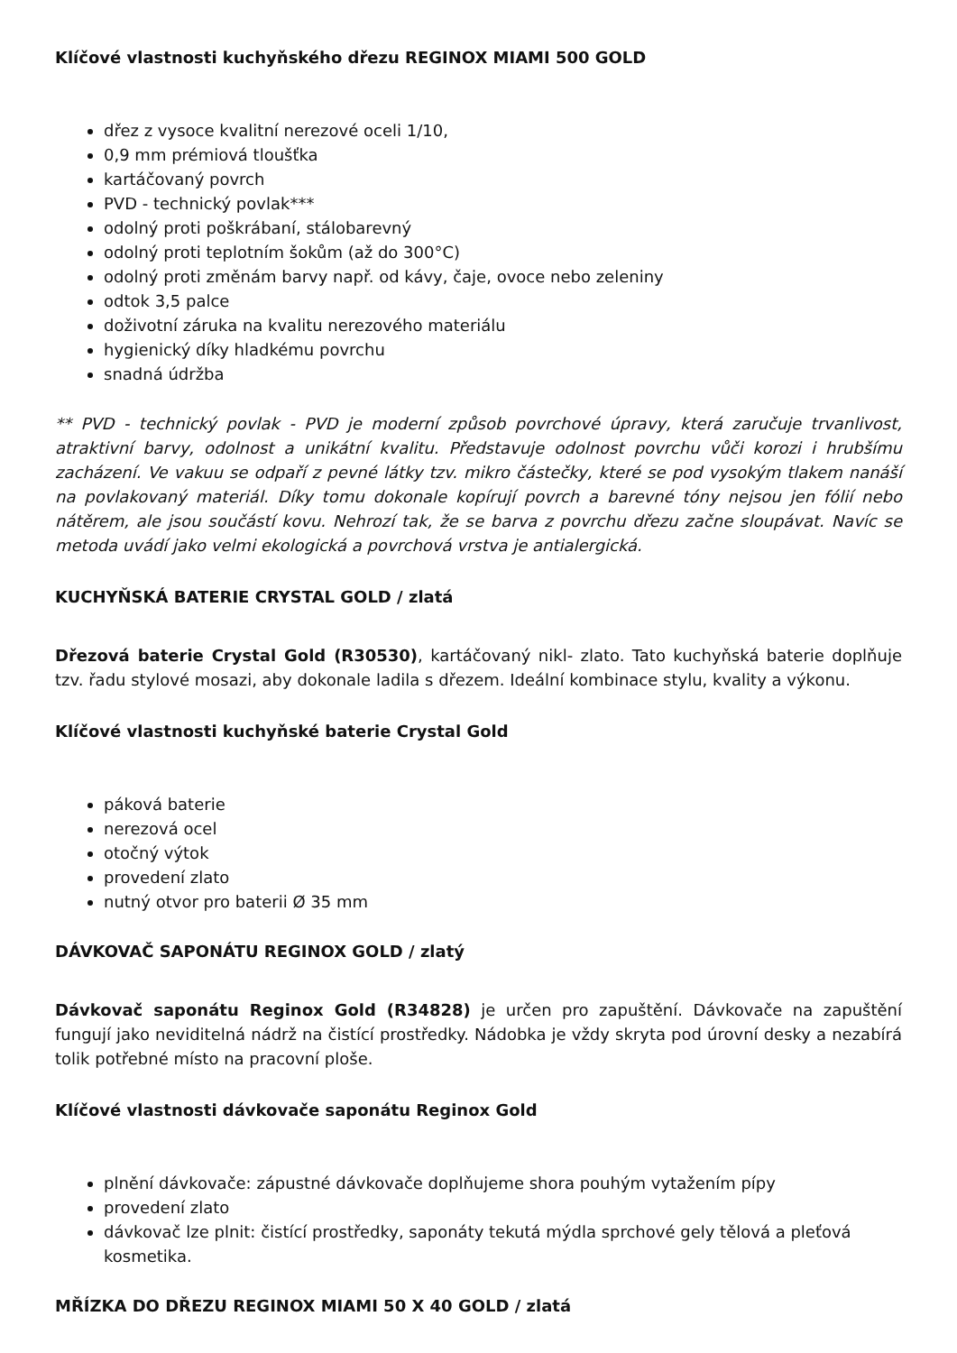Klíčové vlastnosti kuchyňského dřezu REGINOX MIAMI 500 GOLD
dřez z vysoce kvalitní nerezové oceli 1/10,
0,9 mm prémiová tloušťka
kartáčovaný povrch
PVD - technický povlak***
odolný proti poškrábaní, stálobarevný
odolný proti teplotním šokům (až do 300°C)
odolný proti změnám barvy např. od kávy, čaje, ovoce nebo zeleniny
odtok 3,5 palce
doživotní záruka na kvalitu nerezového materiálu
hygienický díky hladkému povrchu
snadná údržba
** PVD - technický povlak - PVD je moderní způsob povrchové úpravy, která zaručuje trvanlivost, atraktivní barvy, odolnost a unikátní kvalitu. Představuje odolnost povrchu vůči korozi i hrubšímu zacházení. Ve vakuu se odpaří z pevné látky tzv. mikro částečky, které se pod vysokým tlakem nanáší na povlakovaný materiál. Díky tomu dokonale kopírují povrch a barevné tóny nejsou jen fólií nebo nátěrem, ale jsou součástí kovu. Nehrozí tak, že se barva z povrchu dřezu začne sloupávat. Navíc se metoda uvádí jako velmi ekologická a povrchová vrstva je antialergická.
KUCHYŇSKÁ BATERIE CRYSTAL GOLD / zlatá
Dřezová baterie Crystal Gold (R30530), kartáčovaný nikl- zlato. Tato kuchyňská baterie doplňuje tzv. řadu stylové mosazi, aby dokonale ladila s dřezem. Ideální kombinace stylu, kvality a výkonu.
Klíčové vlastnosti kuchyňské baterie Crystal Gold
páková baterie
nerezová ocel
otočný výtok
provedení zlato
nutný otvor pro baterii Ø 35 mm
DÁVKOVAČ SAPONÁTU REGINOX GOLD / zlatý
Dávkovač saponátu Reginox Gold (R34828) je určen pro zapuštění. Dávkovače na zapuštění fungují jako neviditelná nádrž na čistící prostředky. Nádobka je vždy skryta pod úrovní desky a nezabírá tolik potřebné místo na pracovní ploše.
Klíčové vlastnosti dávkovače saponátu Reginox Gold
plnění dávkovače: zápustné dávkovače doplňujeme shora pouhým vytažením pípy
provedení zlato
dávkovač lze plnit: čistící prostředky, saponáty tekutá mýdla sprchové gely tělová a pleťová kosmetika.
MŘÍZKA DO DŘEZU REGINOX MIAMI 50 X 40 GOLD / zlatá